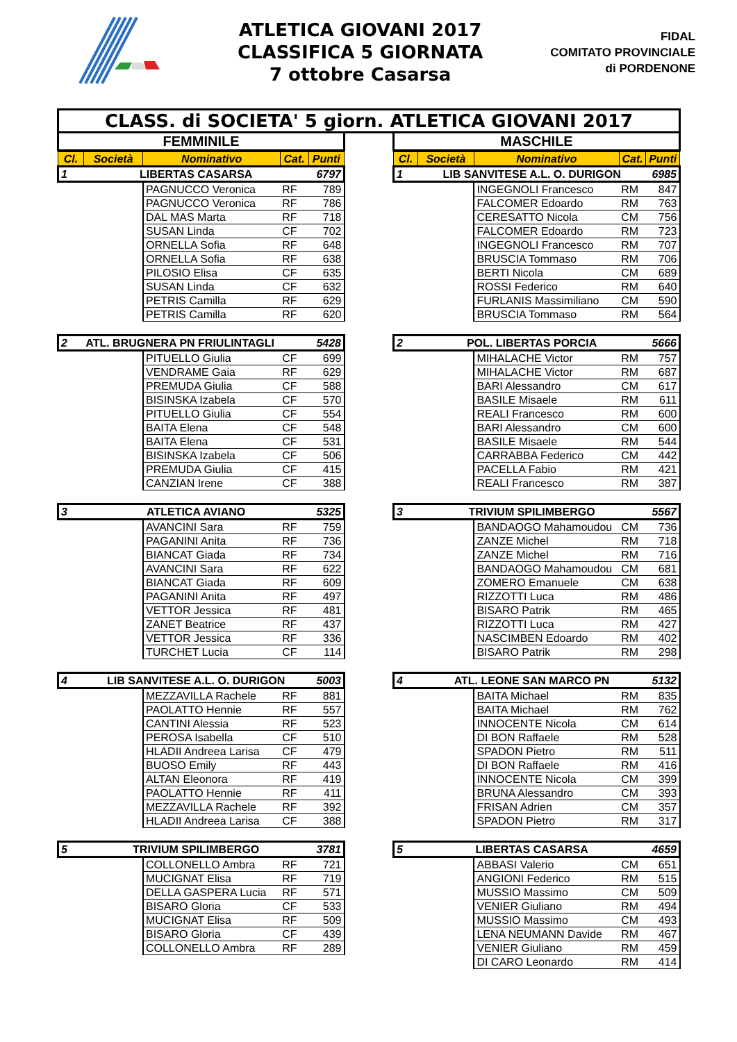ATLETICA GIOVANI 2017
CLASSIFICA 5 GIORNATA
7 ottobre Casarsa
FIDAL
COMITATO PROVINCIALE
di PORDENONE
CLASS. di SOCIETA' 5 giorn. ATLETICA GIOVANI 2017
FEMMINILE
| Cl. | Società | Nominativo | Cat. | Punti |
| --- | --- | --- | --- | --- |
| 1 | LIBERTAS CASARSA | | | 6797 |
| | | PAGNUCCO Veronica | RF | 789 |
| | | PAGNUCCO Veronica | RF | 786 |
| | | DAL MAS Marta | RF | 718 |
| | | SUSAN Linda | CF | 702 |
| | | ORNELLA Sofia | RF | 648 |
| | | ORNELLA Sofia | RF | 638 |
| | | PILOSIO Elisa | CF | 635 |
| | | SUSAN Linda | CF | 632 |
| | | PETRIS Camilla | RF | 629 |
| | | PETRIS Camilla | RF | 620 |
| 2 | ATL. BRUGNERA PN FRIULINTAGLI | | | 5428 |
| | | PITUELLO Giulia | CF | 699 |
| | | VENDRAME Gaia | RF | 629 |
| | | PREMUDA Giulia | CF | 588 |
| | | BISINSKA Izabela | CF | 570 |
| | | PITUELLO Giulia | CF | 554 |
| | | BAITA Elena | CF | 548 |
| | | BAITA Elena | CF | 531 |
| | | BISINSKA Izabela | CF | 506 |
| | | PREMUDA Giulia | CF | 415 |
| | | CANZIAN Irene | CF | 388 |
| 3 | ATLETICA AVIANO | | | 5325 |
| | | AVANCINI Sara | RF | 759 |
| | | PAGANINI Anita | RF | 736 |
| | | BIANCAT Giada | RF | 734 |
| | | AVANCINI Sara | RF | 622 |
| | | BIANCAT Giada | RF | 609 |
| | | PAGANINI Anita | RF | 497 |
| | | VETTOR Jessica | RF | 481 |
| | | ZANET Beatrice | RF | 437 |
| | | VETTOR Jessica | RF | 336 |
| | | TURCHET Lucia | CF | 114 |
| 4 | LIB SANVITESE A.L. O. DURIGON | | | 5003 |
| | | MEZZAVILLA Rachele | RF | 881 |
| | | PAOLATTO Hennie | RF | 557 |
| | | CANTINI Alessia | RF | 523 |
| | | PEROSA Isabella | CF | 510 |
| | | HLADII Andreea Larisa | CF | 479 |
| | | BUOSO Emily | RF | 443 |
| | | ALTAN Eleonora | RF | 419 |
| | | PAOLATTO Hennie | RF | 411 |
| | | MEZZAVILLA Rachele | RF | 392 |
| | | HLADII Andreea Larisa | CF | 388 |
| 5 | TRIVIUM SPILIMBERGO | | | 3781 |
| | | COLLONELLO Ambra | RF | 721 |
| | | MUCIGNAT Elisa | RF | 719 |
| | | DELLA GASPERA Lucia | RF | 571 |
| | | BISARO Gloria | CF | 533 |
| | | MUCIGNAT Elisa | RF | 509 |
| | | BISARO Gloria | CF | 439 |
| | | COLLONELLO Ambra | RF | 289 |
MASCHILE
| Cl. | Società | Nominativo | Cat. | Punti |
| --- | --- | --- | --- | --- |
| 1 | LIB SANVITESE A.L. O. DURIGON | | | 6985 |
| | | INGEGNOLI Francesco | RM | 847 |
| | | FALCOMER Edoardo | RM | 763 |
| | | CERESATTO Nicola | CM | 756 |
| | | FALCOMER Edoardo | RM | 723 |
| | | INGEGNOLI Francesco | RM | 707 |
| | | BRUSCIA Tommaso | RM | 706 |
| | | BERTI Nicola | CM | 689 |
| | | ROSSI Federico | RM | 640 |
| | | FURLANIS Massimiliano | CM | 590 |
| | | BRUSCIA Tommaso | RM | 564 |
| 2 | POL. LIBERTAS PORCIA | | | 5666 |
| | | MIHALACHE Victor | RM | 757 |
| | | MIHALACHE Victor | RM | 687 |
| | | BARI Alessandro | CM | 617 |
| | | BASILE Misaele | RM | 611 |
| | | REALI Francesco | RM | 600 |
| | | BARI Alessandro | CM | 600 |
| | | BASILE Misaele | RM | 544 |
| | | CARRABBA Federico | CM | 442 |
| | | PACELLA Fabio | RM | 421 |
| | | REALI Francesco | RM | 387 |
| 3 | TRIVIUM SPILIMBERGO | | | 5567 |
| | | BANDAOGO Mahamoudou | CM | 736 |
| | | ZANZE Michel | RM | 718 |
| | | ZANZE Michel | RM | 716 |
| | | BANDAOGO Mahamoudou | CM | 681 |
| | | ZOMERO Emanuele | CM | 638 |
| | | RIZZOTTI Luca | RM | 486 |
| | | BISARO Patrik | RM | 465 |
| | | RIZZOTTI Luca | RM | 427 |
| | | NASCIMBEN Edoardo | RM | 402 |
| | | BISARO Patrik | RM | 298 |
| 4 | ATL. LEONE SAN MARCO PN | | | 5132 |
| | | BAITA Michael | RM | 835 |
| | | BAITA Michael | RM | 762 |
| | | INNOCENTE Nicola | CM | 614 |
| | | DI BON Raffaele | RM | 528 |
| | | SPADON Pietro | RM | 511 |
| | | DI BON Raffaele | RM | 416 |
| | | INNOCENTE Nicola | CM | 399 |
| | | BRUNA Alessandro | CM | 393 |
| | | FRISAN Adrien | CM | 357 |
| | | SPADON Pietro | RM | 317 |
| 5 | LIBERTAS CASARSA | | | 4659 |
| | | ABBASI Valerio | CM | 651 |
| | | ANGIONI Federico | RM | 515 |
| | | MUSSIO Massimo | CM | 509 |
| | | VENIER Giuliano | RM | 494 |
| | | MUSSIO Massimo | CM | 493 |
| | | LENA NEUMANN Davide | RM | 467 |
| | | VENIER Giuliano | RM | 459 |
| | | DI CARO Leonardo | RM | 414 |